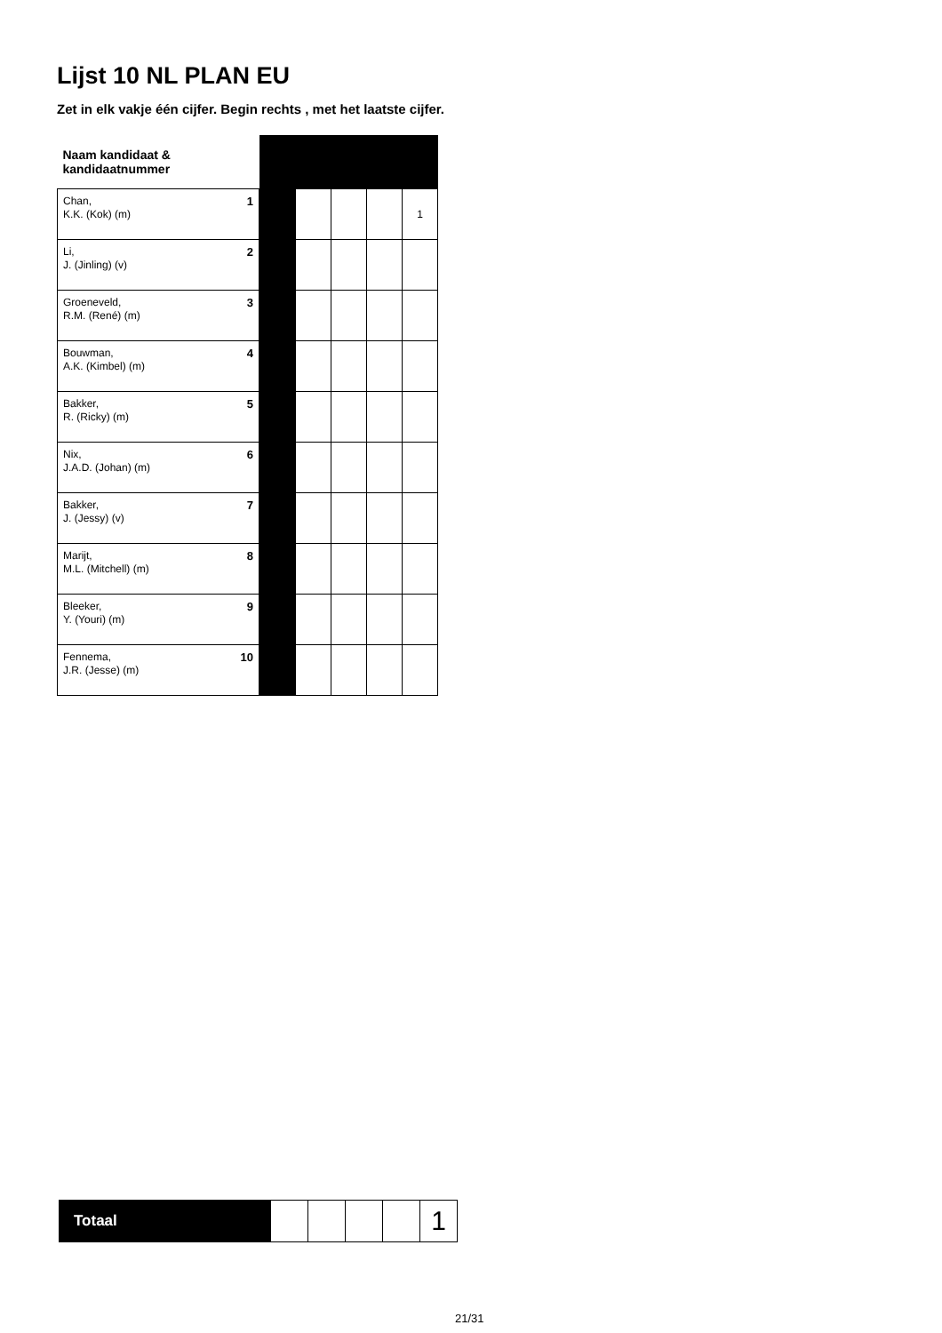Lijst 10 NL PLAN EU
Zet in elk vakje één cijfer. Begin rechts , met het laatste cijfer.
| Naam kandidaat & kandidaatnummer | | | | | |
| 1 Chan, K.K. (Kok) (m) | | | | | 1 |
| 2 Li, J. (Jinling) (v) | | | | | |
| 3 Groeneveld, R.M. (René) (m) | | | | | |
| 4 Bouwman, A.K. (Kimbel) (m) | | | | | |
| 5 Bakker, R. (Ricky) (m) | | | | | |
| 6 Nix, J.A.D. (Johan) (m) | | | | | |
| 7 Bakker, J. (Jessy) (v) | | | | | |
| 8 Marijt, M.L. (Mitchell) (m) | | | | | |
| 9 Bleeker, Y. (Youri) (m) | | | | | |
| 10 Fennema, J.R. (Jesse) (m) | | | | | |
| Totaal | | | | | 1 |
21/31